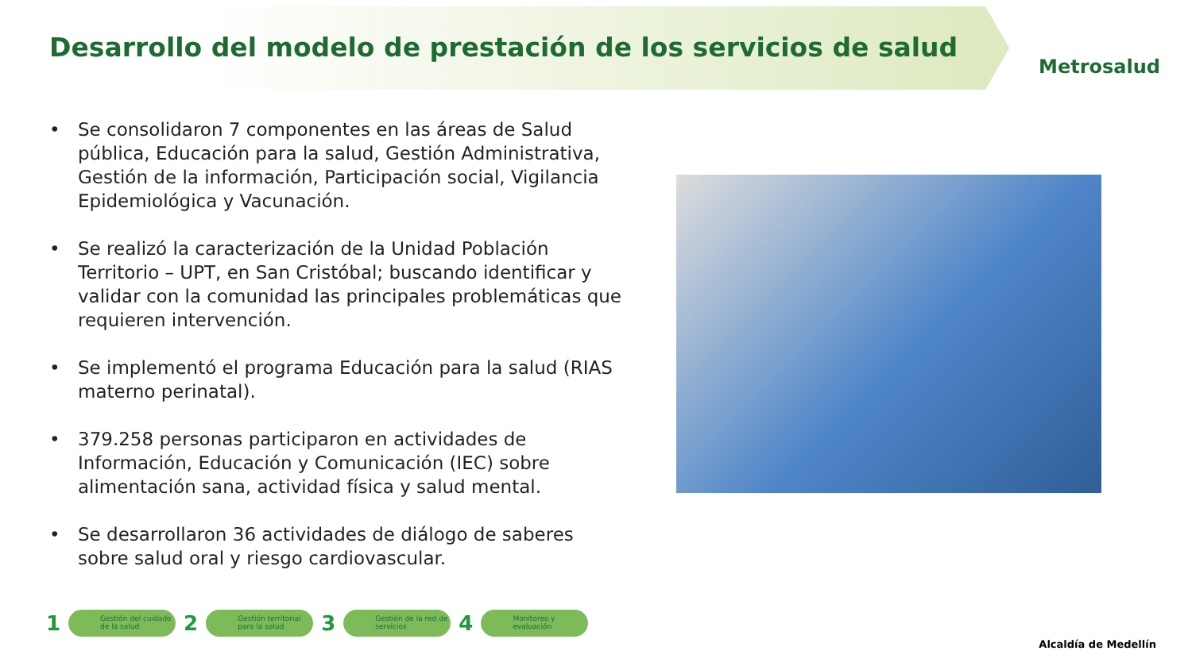Desarrollo del modelo de prestación de los servicios de salud
Metrosalud
• Se consolidaron 7 componentes en las áreas de Salud pública, Educación para la salud, Gestión Administrativa, Gestión de la información, Participación social, Vigilancia Epidemiológica y Vacunación.
• Se realizó la caracterización de la Unidad Población Territorio – UPT, en San Cristóbal; buscando identificar y validar con la comunidad las principales problemáticas que requieren intervención.
• Se implementó el programa Educación para la salud (RIAS materno perinatal).
• 379.258 personas participaron en actividades de Información, Educación y Comunicación (IEC) sobre alimentación sana, actividad física y salud mental.
• Se desarrollaron 36 actividades de diálogo de saberes sobre salud oral y riesgo cardiovascular.
1
Gestión del cuidado de la salud
2
Gestión territorial para la salud
3
Gestión de la red de servicios
4
Monitoreo y evaluación
Alcaldía de Medellín